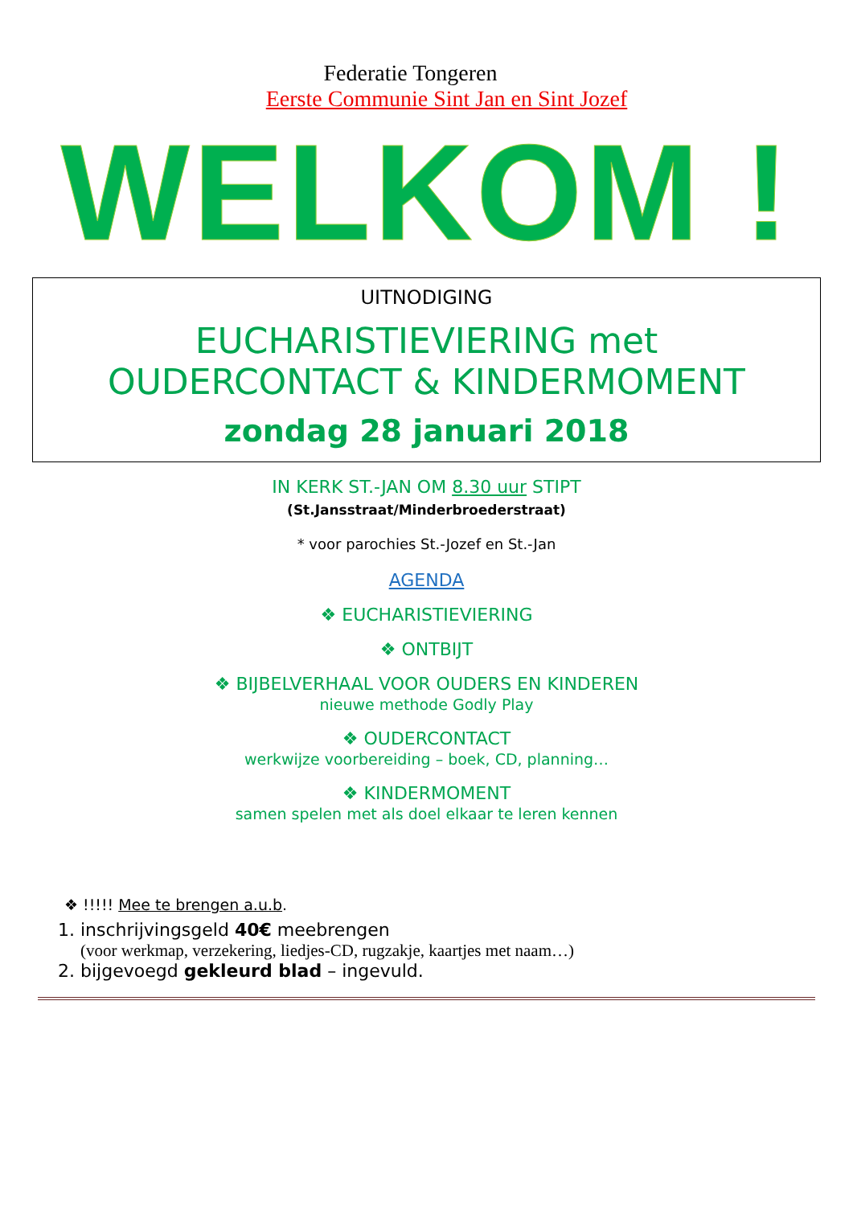Federatie Tongeren
Eerste Communie Sint Jan en Sint Jozef
WELKOM !
UITNODIGING
EUCHARISTIEVIERING met
OUDERCONTACT & KINDERMOMENT
zondag 28 januari 2018
IN KERK ST.-JAN OM 8.30 uur STIPT
(St.Jansstraat/Minderbroederstraat)
* voor parochies St.-Jozef en St.-Jan
AGENDA
❖ EUCHARISTIEVIERING
❖ ONTBIJT
❖ BIJBELVERHAAL VOOR OUDERS EN KINDEREN
nieuwe methode Godly Play
❖ OUDERCONTACT
werkwijze voorbereiding – boek, CD, planning…
❖ KINDERMOMENT
samen spelen met als doel elkaar te leren kennen
❖ !!!!! Mee te brengen a.u.b.
1. inschrijvingsgeld 40€ meebrengen
(voor werkmap, verzekering, liedjes-CD, rugzakje, kaartjes met naam…)
2. bijgevoegd gekleurd blad – ingevuld.